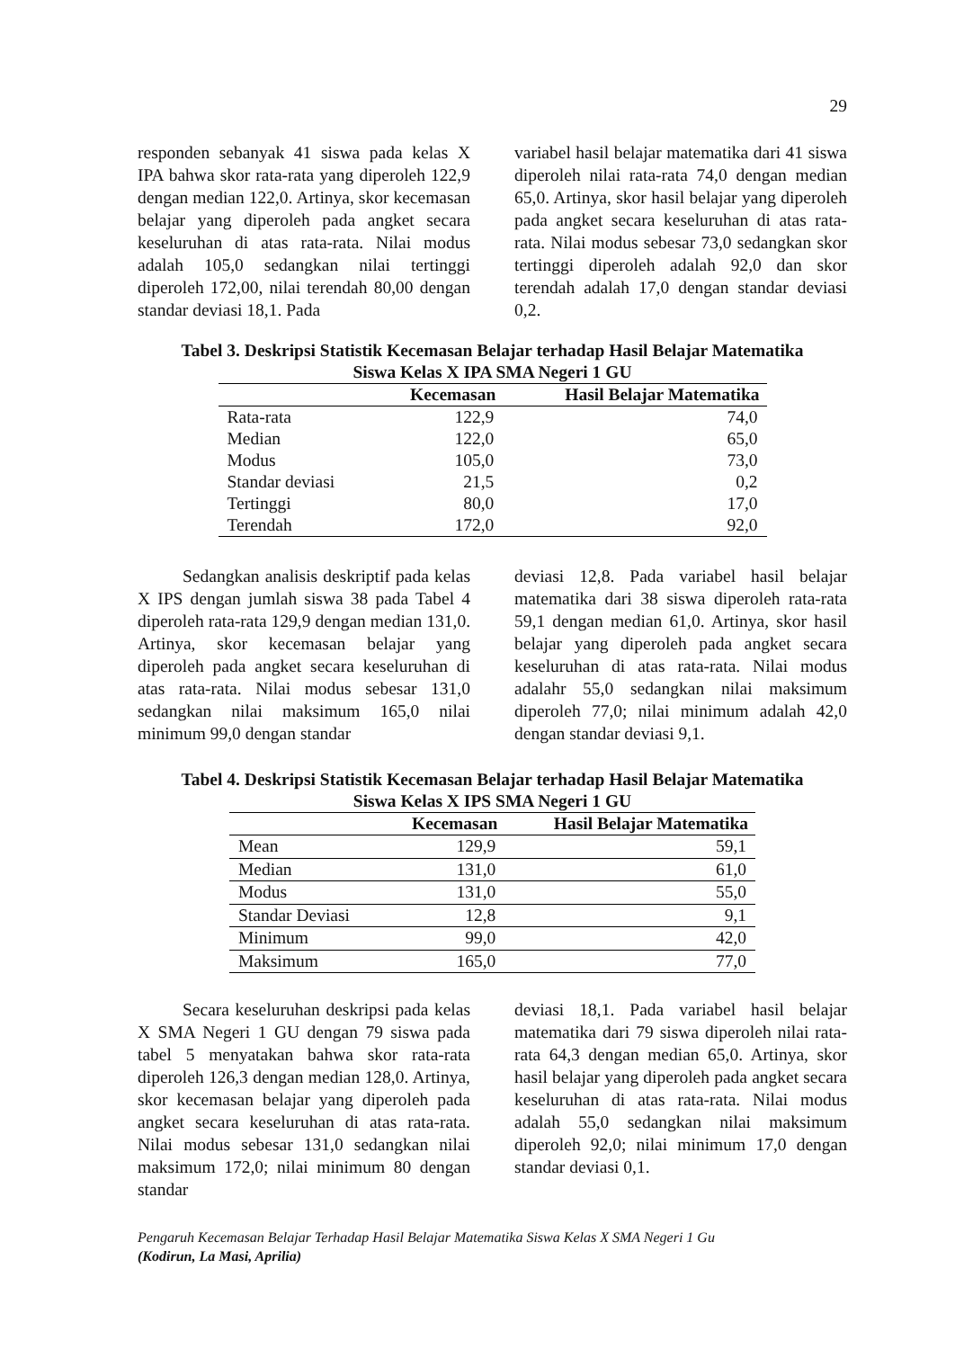29
responden sebanyak 41 siswa pada kelas X IPA bahwa skor rata-rata yang diperoleh 122,9 dengan median 122,0. Artinya, skor kecemasan belajar yang diperoleh pada angket secara keseluruhan di atas rata-rata. Nilai modus adalah 105,0 sedangkan nilai tertinggi diperoleh 172,00, nilai terendah 80,00 dengan standar deviasi 18,1. Pada
variabel hasil belajar matematika dari 41 siswa diperoleh nilai rata-rata 74,0 dengan median 65,0. Artinya, skor hasil belajar yang diperoleh pada angket secara keseluruhan di atas rata-rata. Nilai modus sebesar 73,0 sedangkan skor tertinggi diperoleh adalah 92,0 dan skor terendah adalah 17,0 dengan standar deviasi 0,2.
Tabel 3. Deskripsi Statistik Kecemasan Belajar terhadap Hasil Belajar Matematika
Siswa Kelas X IPA SMA Negeri 1 GU
| | Kecemasan | Hasil Belajar Matematika |
| --- | --- | --- |
| Rata-rata | 122,9 | 74,0 |
| Median | 122,0 | 65,0 |
| Modus | 105,0 | 73,0 |
| Standar deviasi | 21,5 | 0,2 |
| Tertinggi | 80,0 | 17,0 |
| Terendah | 172,0 | 92,0 |
Sedangkan analisis deskriptif pada kelas X IPS dengan jumlah siswa 38 pada Tabel 4 diperoleh rata-rata 129,9 dengan median 131,0. Artinya, skor kecemasan belajar yang diperoleh pada angket secara keseluruhan di atas rata-rata. Nilai modus sebesar 131,0 sedangkan nilai maksimum 165,0 nilai minimum 99,0 dengan standar
deviasi 12,8. Pada variabel hasil belajar matematika dari 38 siswa diperoleh rata-rata 59,1 dengan median 61,0. Artinya, skor hasil belajar yang diperoleh pada angket secara keseluruhan di atas rata-rata. Nilai modus adalahr 55,0 sedangkan nilai maksimum diperoleh 77,0; nilai minimum adalah 42,0 dengan standar deviasi 9,1.
Tabel 4. Deskripsi Statistik Kecemasan Belajar terhadap Hasil Belajar Matematika
Siswa Kelas X IPS SMA Negeri 1 GU
| | Kecemasan | Hasil Belajar Matematika |
| --- | --- | --- |
| Mean | 129,9 | 59,1 |
| Median | 131,0 | 61,0 |
| Modus | 131,0 | 55,0 |
| Standar Deviasi | 12,8 | 9,1 |
| Minimum | 99,0 | 42,0 |
| Maksimum | 165,0 | 77,0 |
Secara keseluruhan deskripsi pada kelas X SMA Negeri 1 GU dengan 79 siswa pada tabel 5 menyatakan bahwa skor rata-rata diperoleh 126,3 dengan median 128,0. Artinya, skor kecemasan belajar yang diperoleh pada angket secara keseluruhan di atas rata-rata. Nilai modus sebesar 131,0 sedangkan nilai maksimum 172,0; nilai minimum 80 dengan standar
deviasi 18,1. Pada variabel hasil belajar matematika dari 79 siswa diperoleh nilai rata-rata 64,3 dengan median 65,0. Artinya, skor hasil belajar yang diperoleh pada angket secara keseluruhan di atas rata-rata. Nilai modus adalah 55,0 sedangkan nilai maksimum diperoleh 92,0; nilai minimum 17,0 dengan standar deviasi 0,1.
Pengaruh Kecemasan Belajar Terhadap Hasil Belajar Matematika Siswa Kelas X SMA Negeri 1 Gu
(Kodirun, La Masi, Aprilia)